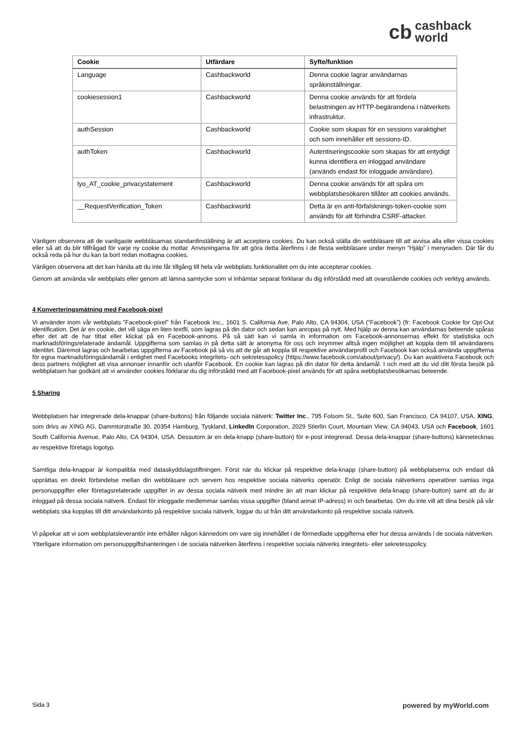cb cashback
world
| Cookie | Utfärdare | Syfte/funktion |
| --- | --- | --- |
| Language | Cashbackworld | Denna cookie lagrar användarnas språkinställningar. |
| cookiesession1 | Cashbackworld | Denna cookie används för att fördela belastningen av HTTP-begärandena i nätverkets infrastruktur. |
| authSession | Cashbackworld | Cookie som skapas för en sessions varaktighet och som innehåller ett sessions-ID. |
| authToken | Cashbackworld | Autentiseringscookie som skapas för att entydigt kunna identifiera en inloggad användare (används endast för inloggade användare). |
| lyo_AT_cookie_privacystatement | Cashbackworld | Denna cookie används för att spåra om webbplatsbesökaren tillåter att cookies används. |
| __RequestVerification_Token | Cashbackworld | Detta är en anti-förfalsknings-token-cookie som används för att förhindra CSRF-attacker. |
Vänligen observera att de vanligaste webbläsarnas standardinställning är att acceptera cookies. Du kan också ställa din webbläsare till att avvisa alla eller vissa cookies eller så att du blir tillfrågad för varje ny cookie du mottar. Anvisningarna för att göra detta återfinns i de flesta webbläsare under menyn ”Hjälp” i menyraden. Där får du också reda på hur du kan ta bort redan mottagna cookies.
Vänligen observera att det kan hända att du inte får tillgång till hela vår webbplats funktionalitet om du inte accepterar cookies.
Genom att använda vår webbplats eller genom att lämna samtycke som vi inhämtar separat förklarar du dig införstådd med att ovanstående cookies och verktyg används.
4 Konverteringsmätning med Facebook-pixel
Vi använder inom vår webbplats ”Facebook-pixel” från Facebook Inc., 1601 S. California Ave, Palo Alto, CA 94304, USA (”Facebook”) (fr: Facebook Cookie for Opt-Out identification. Det är en cookie, det vill säga en liten textfil, som lagras på din dator och sedan kan anropas på nytt. Med hjälp av denna kan användarnas beteende spåras efter det att de har tittat eller klickat på en Facebook-annons. På så sätt kan vi samla in information om Facebook-annonsernas effekt för statistiska och marknadsföringsrelaterade ändamål. Uppgifterna som samlas in på detta sätt är anonyma för oss och inrymmer alltså ingen möjlighet att koppla dem till användarens identitet. Däremot lagras och bearbetas uppgifterna av Facebook på så vis att de går att koppla till respektive användarprofil och Facebook kan också använda uppgifterna för egna marknadsföringsändamål i enlighet med Facebooks integritets- och sekretesspolicy (https://www.facebook.com/about/privacy/). Du kan avaktivera Facebook och dess partners möjlighet att visa annonser innanför och utanför Facebook. En cookie kan lagras på din dator för detta ändamål. I och med att du vid ditt första besök på webbplatsen har godkänt att vi använder cookies förklarar du dig införstådd med att Facebook-pixel används för att spåra webbplatsbesökarnas beteende.
5 Sharing
Webbplatsen har integrerade dela-knappar (share-buttons) från följande sociala nätverk: Twitter Inc., 795 Folsom St., Suite 600, San Francisco, CA 94107, USA, XING, som drivs av XING AG, Dammtorstraße 30, 20354 Hamburg, Tyskland, LinkedIn Corporation, 2029 Stierlin Court, Mountain View, CA 94043, USA och Facebook, 1601 South California Avenue, Palo Alto, CA 94304, USA. Dessutom är en dela-knapp (share-button) för e-post integrerad. Dessa dela-knappar (share-buttons) kännetecknas av respektive företags logotyp.
Samtliga dela-knappar är kompatibla med dataskyddslagstiftningen. Först när du klickar på respektive dela-knapp (share-button) på webbplatserna och endast då upprättas en direkt förbindelse mellan din webbläsare och servern hos respektive sociala nätverks operatör. Enligt de sociala nätverkens operatörer samlas inga personuppgifter eller företagsrelaterade uppgifter in av dessa sociala nätverk med mindre än att man klickar på respektive dela-knapp (share-button) samt att du är inloggad på dessa sociala nätverk. Endast för inloggade medlemmar samlas vissa uppgifter (bland annat IP-adress) in och bearbetas. Om du inte vill att dina besök på vår webbplats ska kopplas till ditt användarkonto på respektive sociala nätverk, loggar du ut från ditt användarkonto på respektive sociala nätverk.
Vi påpekar att vi som webbplatsleverantör inte erhåller någon kännedom om vare sig innehållet i de förmedlade uppgifterna eller hur dessa används i de sociala nätverken. Ytterligare information om personuppgiftshanteringen i de sociala nätverken återfinns i respektive sociala nätverks integritets- eller sekretesspolicy.
Sida 3 powered by myWorld.com